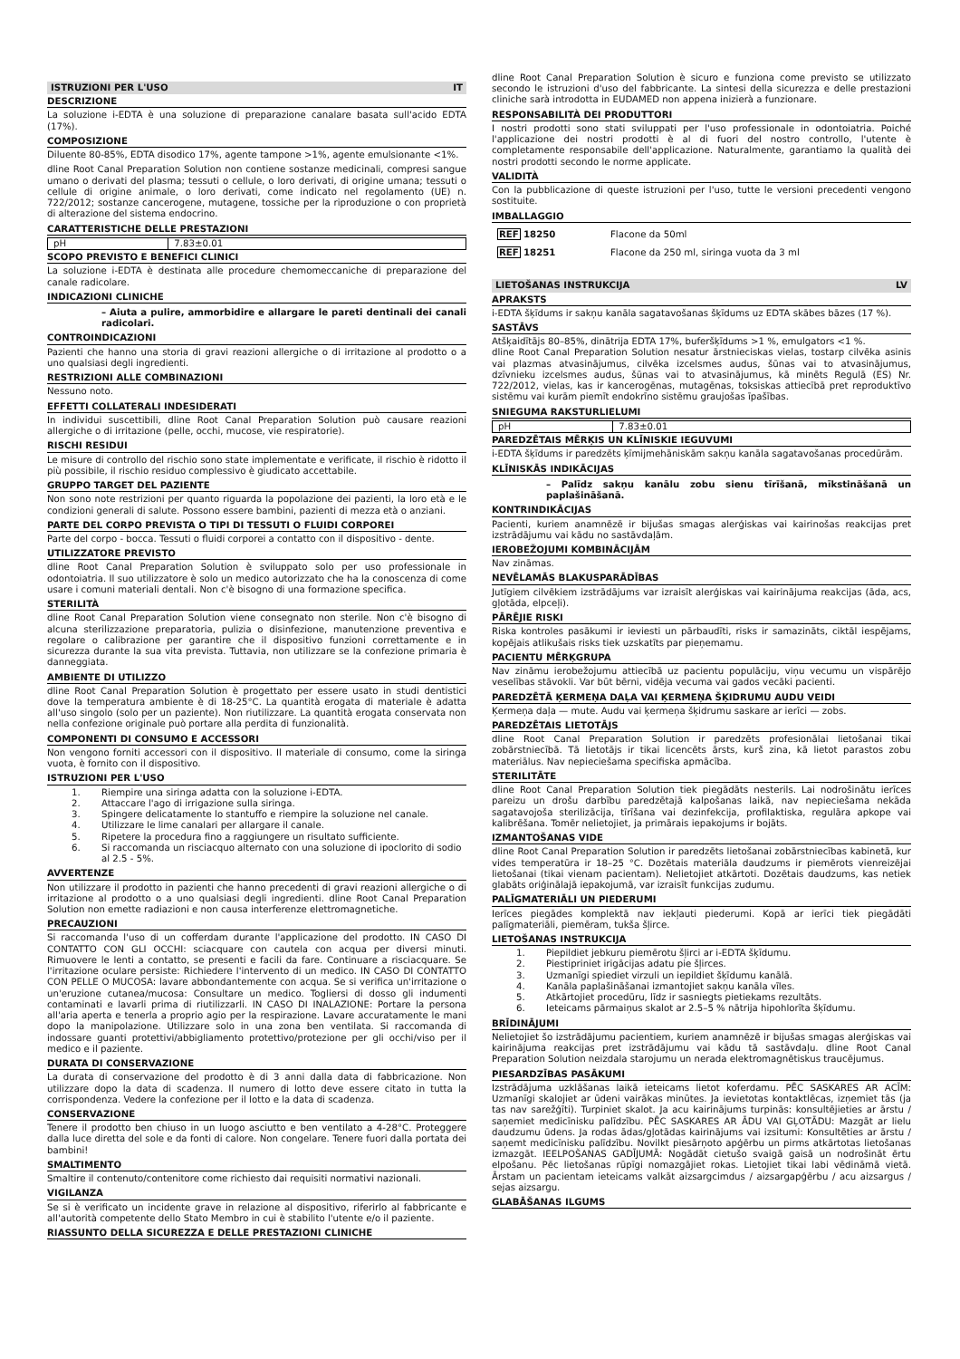ISTRUZIONI PER L'USO IT
DESCRIZIONE
La soluzione i-EDTA è una soluzione di preparazione canalare basata sull'acido EDTA (17%).
COMPOSIZIONE
Diluente 80-85%, EDTA disodico 17%, agente tampone >1%, agente emulsionante <1%.
dline Root Canal Preparation Solution non contiene sostanze medicinali, compresi sangue umano o derivati del plasma; tessuti o cellule, o loro derivati, di origine umana; tessuti o cellule di origine animale, o loro derivati, come indicato nel regolamento (UE) n. 722/2012; sostanze cancerogene, mutagene, tossiche per la riproduzione o con proprietà di alterazione del sistema endocrino.
CARATTERISTICHE DELLE PRESTAZIONI
| pH | 7.83±0.01 |
SCOPO PREVISTO E BENEFICI CLINICI
La soluzione i-EDTA è destinata alle procedure chemomeccaniche di preparazione del canale radicolare.
INDICAZIONI CLINICHE
– Aiuta a pulire, ammorbidire e allargare le pareti dentinali dei canali radicolari.
CONTROINDICAZIONI
Pazienti che hanno una storia di gravi reazioni allergiche o di irritazione al prodotto o a uno qualsiasi degli ingredienti.
RESTRIZIONI ALLE COMBINAZIONI
Nessuno noto.
EFFETTI COLLATERALI INDESIDERATI
In individui suscettibili, dline Root Canal Preparation Solution può causare reazioni allergiche o di irritazione (pelle, occhi, mucose, vie respiratorie).
RISCHI RESIDUI
Le misure di controllo del rischio sono state implementate e verificate, il rischio è ridotto il più possibile, il rischio residuo complessivo è giudicato accettabile.
GRUPPO TARGET DEL PAZIENTE
Non sono note restrizioni per quanto riguarda la popolazione dei pazienti, la loro età e le condizioni generali di salute. Possono essere bambini, pazienti di mezza età o anziani.
PARTE DEL CORPO PREVISTA O TIPI DI TESSUTI O FLUIDI CORPOREI
Parte del corpo - bocca. Tessuti o fluidi corporei a contatto con il dispositivo - dente.
UTILIZZATORE PREVISTO
dline Root Canal Preparation Solution è sviluppato solo per uso professionale in odontoiatria. Il suo utilizzatore è solo un medico autorizzato che ha la conoscenza di come usare i comuni materiali dentali. Non c'è bisogno di una formazione specifica.
STERILITÀ
dline Root Canal Preparation Solution viene consegnato non sterile. Non c'è bisogno di alcuna sterilizzazione preparatoria, pulizia o disinfezione, manutenzione preventiva e regolare o calibrazione per garantire che il dispositivo funzioni correttamente e in sicurezza durante la sua vita prevista. Tuttavia, non utilizzare se la confezione primaria è danneggiata.
AMBIENTE DI UTILIZZO
dline Root Canal Preparation Solution è progettato per essere usato in studi dentistici dove la temperatura ambiente è di 18-25°C. La quantità erogata di materiale è adatta all'uso singolo (solo per un paziente). Non riutilizzare. La quantità erogata conservata non nella confezione originale può portare alla perdita di funzionalità.
COMPONENTI DI CONSUMO E ACCESSORI
Non vengono forniti accessori con il dispositivo. Il materiale di consumo, come la siringa vuota, è fornito con il dispositivo.
ISTRUZIONI PER L'USO
1. Riempire una siringa adatta con la soluzione i-EDTA.
2. Attaccare l'ago di irrigazione sulla siringa.
3. Spingere delicatamente lo stantuffo e riempire la soluzione nel canale.
4. Utilizzare le lime canalari per allargare il canale.
5. Ripetere la procedura fino a raggiungere un risultato sufficiente.
6. Si raccomanda un risciacquo alternato con una soluzione di ipoclorito di sodio al 2.5 - 5%.
AVVERTENZE
Non utilizzare il prodotto in pazienti che hanno precedenti di gravi reazioni allergiche o di irritazione al prodotto o a uno qualsiasi degli ingredienti. dline Root Canal Preparation Solution non emette radiazioni e non causa interferenze elettromagnetiche.
PRECAUZIONI
Si raccomanda l'uso di un cofferdam durante l'applicazione del prodotto. IN CASO DI CONTATTO CON GLI OCCHI: sciacquare con cautela con acqua per diversi minuti. Rimuovere le lenti a contatto, se presenti e facili da fare. Continuare a risciacquare. Se l'irritazione oculare persiste: Richiedere l'intervento di un medico. IN CASO DI CONTATTO CON PELLE O MUCOSA: lavare abbondantemente con acqua. Se si verifica un'irritazione o un'eruzione cutanea/mucosa: Consultare un medico. Togliersi di dosso gli indumenti contaminati e lavarli prima di riutilizzarli. IN CASO DI INALAZIONE: Portare la persona all'aria aperta e tenerla a proprio agio per la respirazione. Lavare accuratamente le mani dopo la manipolazione. Utilizzare solo in una zona ben ventilata. Si raccomanda di indossare guanti protettivi/abbigliamento protettivo/protezione per gli occhi/viso per il medico e il paziente.
DURATA DI CONSERVAZIONE
La durata di conservazione del prodotto è di 3 anni dalla data di fabbricazione. Non utilizzare dopo la data di scadenza. Il numero di lotto deve essere citato in tutta la corrispondenza. Vedere la confezione per il lotto e la data di scadenza.
CONSERVAZIONE
Tenere il prodotto ben chiuso in un luogo asciutto e ben ventilato a 4-28°C. Proteggere dalla luce diretta del sole e da fonti di calore. Non congelare. Tenere fuori dalla portata dei bambini!
SMALTIMENTO
Smaltire il contenuto/contenitore come richiesto dai requisiti normativi nazionali.
VIGILANZA
Se si è verificato un incidente grave in relazione al dispositivo, riferirlo al fabbricante e all'autorità competente dello Stato Membro in cui è stabilito l'utente e/o il paziente.
RIASSUNTO DELLA SICUREZZA E DELLE PRESTAZIONI CLINICHE
dline Root Canal Preparation Solution è sicuro e funziona come previsto se utilizzato secondo le istruzioni d'uso del fabbricante. La sintesi della sicurezza e delle prestazioni cliniche sarà introdotta in EUDAMED non appena inizierà a funzionare.
RESPONSABILITÀ DEI PRODUTTORI
I nostri prodotti sono stati sviluppati per l'uso professionale in odontoiatria. Poiché l'applicazione dei nostri prodotti è al di fuori del nostro controllo, l'utente è completamente responsabile dell'applicazione. Naturalmente, garantiamo la qualità dei nostri prodotti secondo le norme applicate.
VALIDITÀ
Con la pubblicazione di queste istruzioni per l'uso, tutte le versioni precedenti vengono sostituite.
IMBALLAGGIO
| REF 18250 | Flacone da 50ml |
| REF 18251 | Flacone da 250 ml, siringa vuota da 3 ml |
LIETOŠANAS INSTRUKCIJA LV
APRAKSTS
i-EDTA šķīdums ir sakņu kanāla sagatavošanas šķīdums uz EDTA skābes bāzes (17 %).
SASTĀVS
Atšķaidītājs 80–85%, dinātrija EDTA 17%, buferšķīdums >1 %, emulgators <1 %.
dline Root Canal Preparation Solution nesatur ārstnieciskas vielas, tostarp cilvēka asinis vai plazmas atvasinājumus, cilvēka izcelsmes audus, šūnas vai to atvasinājumus, dzīvnieku izcelsmes audus, šūnas vai to atvasinājumus, kā minēts Regulā (ES) Nr. 722/2012, vielas, kas ir kancerogēnas, mutagēnas, toksiskas attiecībā pret reproduktīvo sistēmu vai kurām piemīt endokrīno sistēmu graujošas īpašības.
SNIEGUMA RAKSTURLIELUMI
| pH | 7.83±0.01 |
PAREDZĒTAIS MĒRĶIS UN KLĪNISKIE IEGUVUMI
i-EDTA šķīdums ir paredzēts ķīmijmehāniskām sakņu kanāla sagatavošanas procedūrām.
KLĪNISKĀS INDIKĀCIJAS
– Palīdz sakņu kanālu zobu sienu tīrīšanā, mīkstināšanā un paplašināšanā.
KONTRINDIKĀCIJAS
Pacienti, kuriem anamnēzē ir bijušas smagas alerģiskas vai kairinošas reakcijas pret izstrādājumu vai kādu no sastāvdaļām.
IEROBEŽOJUMI KOMBINĀCIJĀM
Nav zināmas.
NEVĒLAMĀS BLAKUSPARĀDĪBAS
Jutīgiem cilvēkiem izstrādājums var izraisīt alerģiskas vai kairinājuma reakcijas (āda, acs, gļotāda, elpceļi).
PĀRĒJIE RISKI
Riska kontroles pasākumi ir ieviesti un pārbaudīti, risks ir samazināts, ciktāl iespējams, kopējais atlikušais risks tiek uzskatīts par pieņemamu.
PACIENTU MĒRĶGRUPA
Nav zināmu ierobežojumu attiecībā uz pacientu populāciju, viņu vecumu un vispārējo veselības stāvokli. Var būt bērni, vidēja vecuma vai gados vecāki pacienti.
PAREDZĒTĀ ĶERMEŅA DAĻA VAI ĶERMEŅA ŠĶIDRUMU AUDU VEIDI
Ķermeņa daļa — mute. Audu vai ķermeņa šķidrumu saskare ar ierīci — zobs.
PAREDZĒTAIS LIETOTĀJS
dline Root Canal Preparation Solution ir paredzēts profesionālai lietošanai tikai zobārstniecībā. Tā lietotājs ir tikai licencēts ārsts, kurš zina, kā lietot parastos zobu materiālus. Nav nepieciešama specifiska apmācība.
STERILITĀTE
dline Root Canal Preparation Solution tiek piegādāts nesterils. Lai nodrošinātu ierīces pareizu un drošu darbību paredzētajā kalpošanas laikā, nav nepieciešama nekāda sagatavojoša sterilizācija, tīrīšana vai dezinfekcija, profilaktiska, regulāra apkope vai kalibrēšana. Tomēr nelietojiet, ja primārais iepakojums ir bojāts.
IZMANTOŠANAS VIDE
dline Root Canal Preparation Solution ir paredzēts lietošanai zobārstniecības kabinetā, kur vides temperatūra ir 18–25 °C. Dozētais materiāla daudzums ir piemērots vienreizējai lietošanai (tikai vienam pacientam). Nelietojiet atkārtoti. Dozētais daudzums, kas netiek glabāts oriģinālajā iepakojumā, var izraisīt funkcijas zudumu.
PALĪGMATERIĀLI UN PIEDERUMI
Ierīces piegādes komplektā nav iekļauti piederumi. Kopā ar ierīci tiek piegādāti palīgmateriāli, piemēram, tukša šļirce.
LIETOŠANAS INSTRUKCIJA
1. Piepildiet jebkuru piemērotu šļirci ar i-EDTA šķīdumu.
2. Piestipriniet irigācijas adatu pie šļirces.
3. Uzmanīgi spiediet virzuli un iepildiet šķīdumu kanālā.
4. Kanāla paplašināšanai izmantojiet sakņu kanāla vīles.
5. Atkārtojiet procedūru, līdz ir sasniegts pietiekams rezultāts.
6. Ieteicams pārmaiņus skalot ar 2.5–5 % nātrija hipohlorīta šķīdumu.
BRĪDINĀJUMI
Nelietojiet šo izstrādājumu pacientiem, kuriem anamnēzē ir bijušas smagas alerģiskas vai kairinājuma reakcijas pret izstrādājumu vai kādu tā sastāvdaļu. dline Root Canal Preparation Solution neizdala starojumu un nerada elektromagnētiskus traucējumus.
PIESARDZĪBAS PASĀKUMI
Izstrādājuma uzklāšanas laikā ieteicams lietot koferdamu. PĒC SASKARES AR ACĪM: Uzmanīgi skalojiet ar ūdeni vairākas minūtes. Ja ievietotas kontaktlēcas, izņemiet tās (ja tas nav sarežģīti). Turpiniet skalot. Ja acu kairinājums turpinās: konsultējieties ar ārstu / saņemiet medicīnisku palīdzību. PĒC SASKARES AR ĀDU VAI GĻOTĀDU: Mazgāt ar lielu daudzumu ūdens. Ja rodas ādas/gļotādas kairinājums vai izsitumi: Konsultēties ar ārstu / saņemt medicīnisku palīdzību. Novilkt piesārņoto apģērbu un pirms atkārtotas lietošanas izmazgāt. IEELPOŠANAS GADĪJUMĀ: Nogādāt cietušo svaigā gaisā un nodrošināt ērtu elpošanu. Pēc lietošanas rūpīgi nomazgājiet rokas. Lietojiet tikai labi vēdināmā vietā. Ārstam un pacientam ieteicams valkāt aizsargcimdus / aizsargapģērbu / acu aizsargus / sejas aizsargu.
GLABĀŠANAS ILGUMS